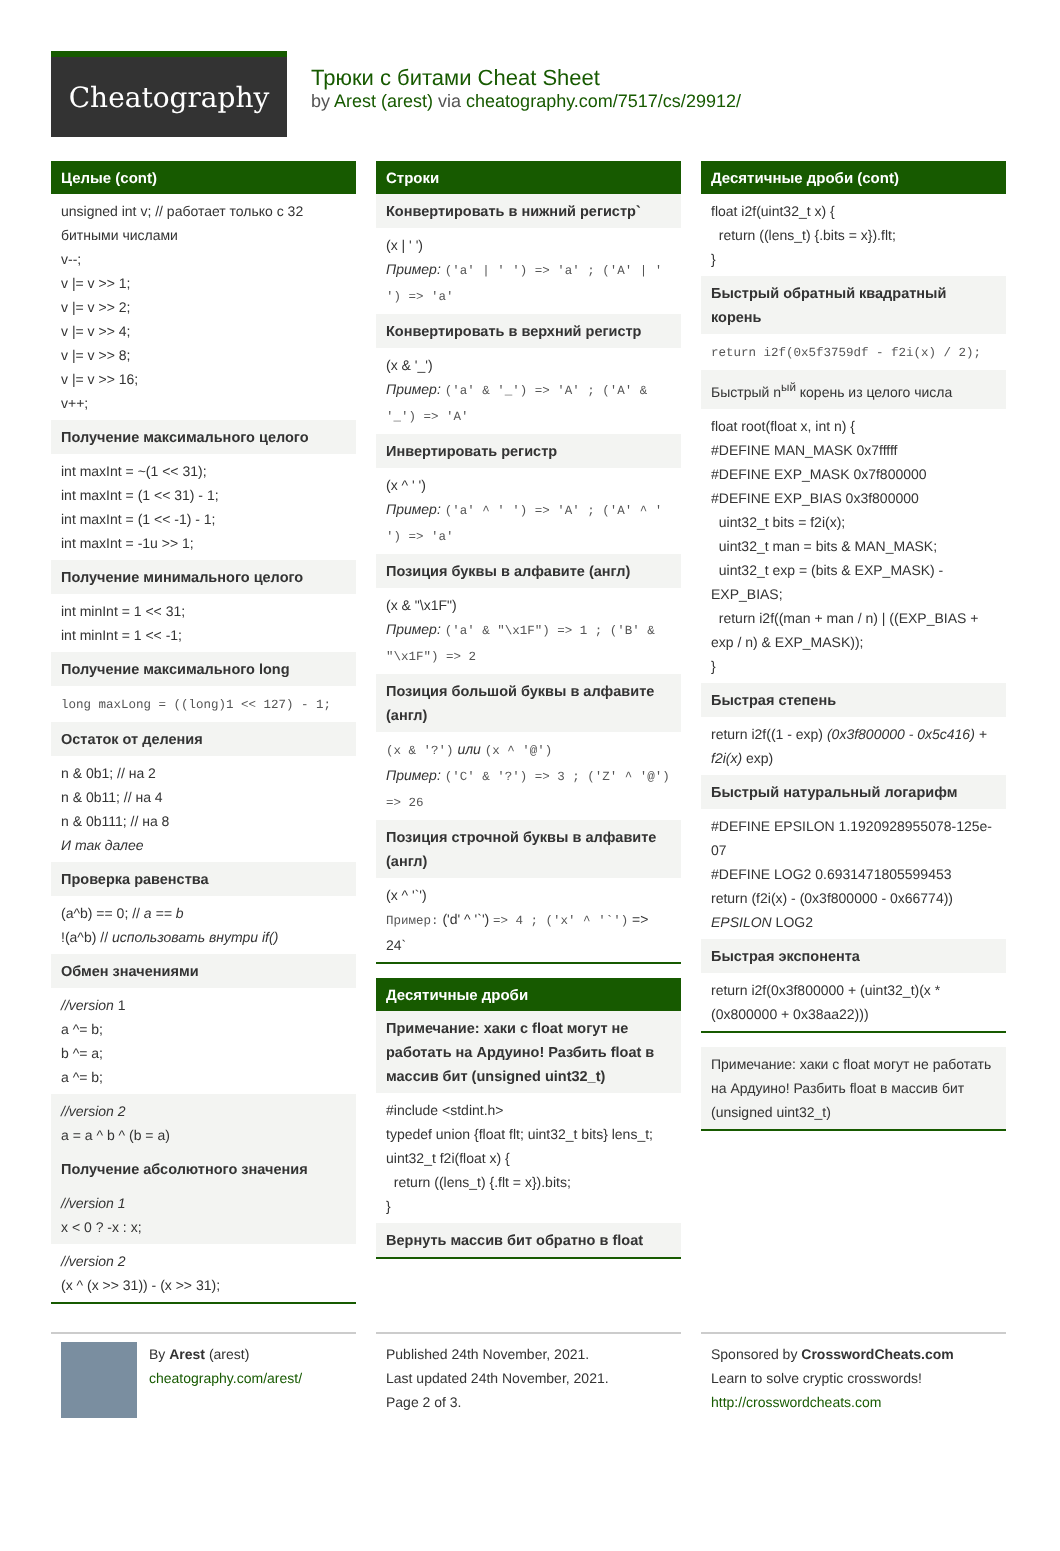Cheatography
Трюки с битами Cheat Sheet
by Arest (arest) via cheatography.com/7517/cs/29912/
Целые (cont)
unsigned int v; // работает только с 32 битными числами
v--;
v |= v >> 1;
v |= v >> 2;
v |= v >> 4;
v |= v >> 8;
v |= v >> 16;
v++;
Получение максимального целого
int maxInt = ~(1 << 31);
int maxInt = (1 << 31) - 1;
int maxInt = (1 << -1) - 1;
int maxInt = -1u >> 1;
Получение минимального целого
int minInt = 1 << 31;
int minInt = 1 << -1;
Получение максимального long
long maxLong = ((long)1 << 127) - 1;
Остаток от деления
n & 0b1; // на 2
n & 0b11; // на 4
n & 0b111; // на 8
И так далее
Проверка равенства
(a^b) == 0; // a == b
!(a^b) // использовать внутри if()
Обмен значениями
//version 1
a ^= b;
b ^= a;
a ^= b;
//version 2
a = a ^ b ^ (b = a)
Получение абсолютного значения
//version 1
x < 0 ? -x : x;
//version 2
(x ^ (x >> 31)) - (x >> 31);
Строки
Конвертировать в нижний регистр`
(x | ' ')
Пример: ('a' | ' ') => 'a' ; ('A' | ' ') => 'a'
Конвертировать в верхний регистр
(x & '_')
Пример: ('a' & '_') => 'A' ; ('A' & '_') => 'A'
Инвертировать регистр
(x ^ ' ')
Пример: ('a' ^ ' ') => 'A' ; ('A' ^ ' ') => 'a'
Позиция буквы в алфавите (англ)
(x & "\x1F")
Пример: ('a' & "\x1F") => 1 ; ('B' & "\x1F") => 2
Позиция большой буквы в алфавите (англ)
(x & '?') или (x ^ '@')
Пример: ('C' & '?') => 3 ; ('Z' ^ '@') => 26
Позиция строчной буквы в алфавите (англ)
(x ^ '`')
Пример: ('d' ^ '`') => 4 ; ('x' ^ '`') => 24`
Десятичные дроби
Примечание: хаки с float могут не работать на Ардуино! Разбить float в массив бит (unsigned uint32_t)
#include <stdint.h>
typedef union {float flt; uint32_t bits} lens_t;
uint32_t f2i(float x) {
return ((lens_t) {.flt = x}).bits;
}
Вернуть массив бит обратно в float
Десятичные дроби (cont)
float i2f(uint32_t x) {
return ((lens_t) {.bits = x}).flt;
}
Быстрый обратный квадратный корень
return i2f(0x5f3759df - f2i(x) / 2);
Быстрый n<sup>ый</sup> корень из целого числа
float root(float x, int n) {
#DEFINE MAN_MASK 0x7fffff
#DEFINE EXP_MASK 0x7f800000
#DEFINE EXP_BIAS 0x3f800000
uint32_t bits = f2i(x);
uint32_t man = bits & MAN_MASK;
uint32_t exp = (bits & EXP_MASK) - EXP_BIAS;
return i2f((man + man / n) | ((EXP_BIAS + exp / n) & EXP_MASK));
}
Быстрая степень
return i2f((1 - exp) (0x3f800000 - 0x5c416) + f2i(x) exp)
Быстрый натуральный логарифм
#DEFINE EPSILON 1.1920928955078-125e-07
#DEFINE LOG2 0.6931471805599453
return (f2i(x) - (0x3f800000 - 0x66774))
EPSILON LOG2
Быстрая экспонента
return i2f(0x3f800000 + (uint32_t)(x * (0x800000 + 0x38aa22)))
Примечание: хаки с float могут не работать на Ардуино! Разбить float в массив бит (unsigned uint32_t)
By Arest (arest)
cheatography.com/arest/
Published 24th November, 2021.
Last updated 24th November, 2021.
Page 2 of 3.
Sponsored by CrosswordCheats.com
Learn to solve cryptic crosswords!
http://crosswordcheats.com